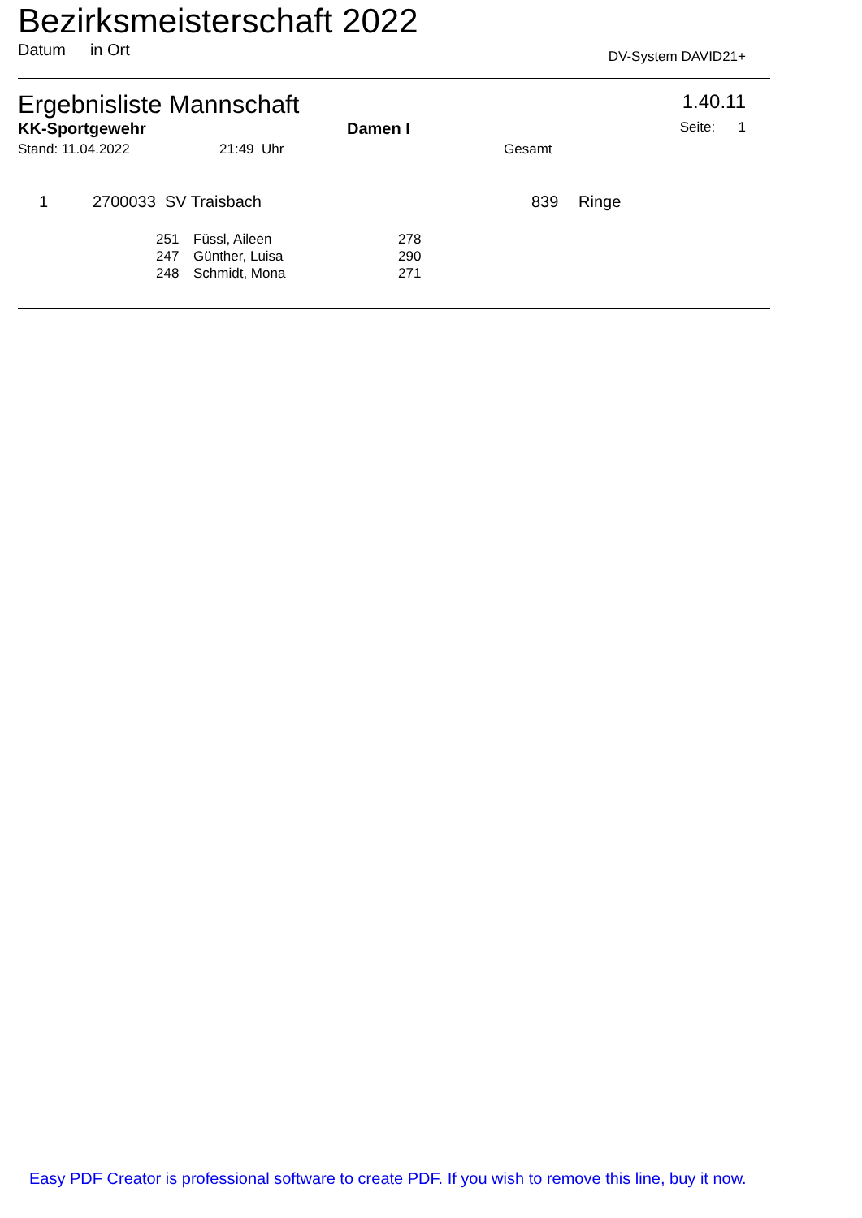Bezirksmeisterschaft 2022
Datum in Ort DV-System DAVID21+
Ergebnisliste Mannschaft 1.40.11
KK-Sportgewehr Damen I Seite: 1
Stand: 11.04.2022 21:49 Uhr Gesamt
| 1 | 2700033 SV Traisbach | 839 | Ringe |
| 251 | Füssl, Aileen | 278 |
| 247 | Günther, Luisa | 290 |
| 248 | Schmidt, Mona | 271 |
Easy PDF Creator is professional software to create PDF. If you wish to remove this line, buy it now.